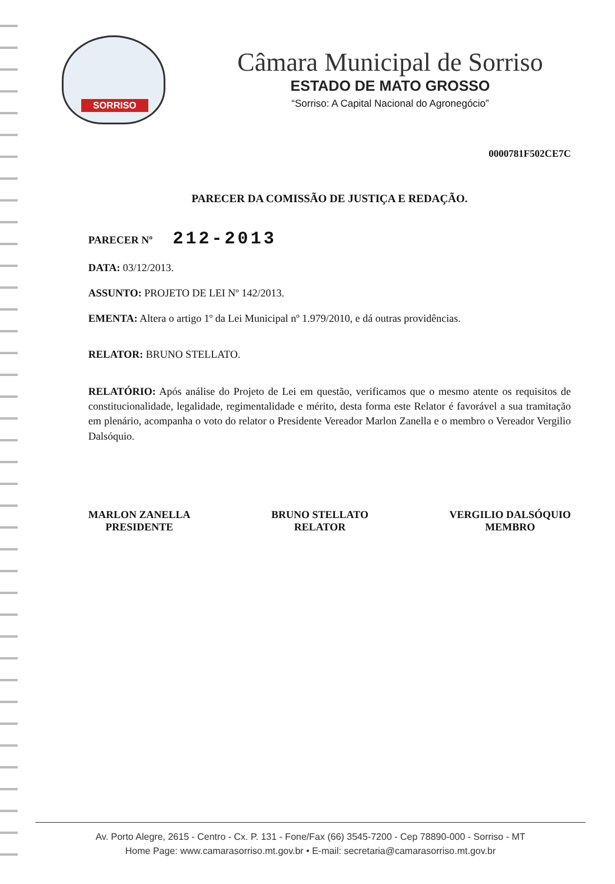SORRISO
Câmara Municipal de Sorriso
ESTADO DE MATO GROSSO
“Sorriso: A Capital Nacional do Agronegócio”
0000781F502CE7C
PARECER DA COMISSÃO DE JUSTIÇA E REDAÇÃO.
PARECER Nº 212-2013
DATA: 03/12/2013.
ASSUNTO: PROJETO DE LEI Nº 142/2013.
EMENTA: Altera o artigo 1º da Lei Municipal nº 1.979/2010, e dá outras providências.
RELATOR: BRUNO STELLATO.
RELATÓRIO: Após análise do Projeto de Lei em questão, verificamos que o mesmo atente os requisitos de constitucionalidade, legalidade, regimentalidade e mérito, desta forma este Relator é favorável a sua tramitação em plenário, acompanha o voto do relator o Presidente Vereador Marlon Zanella e o membro o Vereador Vergilio Dalsóquio.
MARLON ZANELLA
PRESIDENTE
BRUNO STELLATO
RELATOR
VERGILIO DALSÓQUIO
MEMBRO
Av. Porto Alegre, 2615 - Centro - Cx. P. 131 - Fone/Fax (66) 3545-7200 - Cep 78890-000 - Sorriso - MT
Home Page: www.camarasorriso.mt.gov.br • E-mail: secretaria@camarasorriso.mt.gov.br